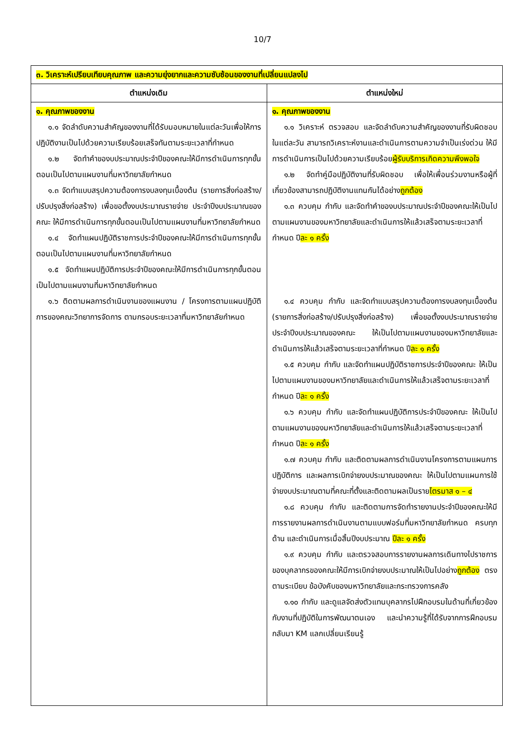10/7
| ๓. วิเคราะห์เปรียบเทียบคุณภาพ และความยุ่งยากและความซับซ้อนของงานที่เปลี่ยนแปลงไป | |
| ตำแหน่งเดิม | ตำแหน่งใหม่ |
| ๑. คุณภาพของงาน ๑.๑ จัดลำดับความสำคัญของงานที่ได้รับมอบหมายในแต่ละวันเพื่อให้การปฏิบัติงานเป็นไปด้วยความเรียบร้อยเสร็จทันตามระยะเวลาที่กำหนด ๑.๒ จัดทำคำของบประมาณประจำปีของคณะให้มีการดำเนินการทุกขั้นตอนเป็นไปตามแผนงานที่มหาวิทยาลัยกำหนด ๑.๓ จัดทำแบบสรุปความต้องการงบลงทุนเบื้องต้น (รายการสิ่งก่อสร้าง/ปรับปรุงสิ่งก่อสร้าง) เพื่อขอตั้งงบประมาณรายจ่าย ประจำปีงบประมาณของคณะ ให้มีการดำเนินการทุกขั้นตอนเป็นไปตามแผนงานที่มหาวิทยาลัยกำหนด ๑.๔ จัดทำแผนปฏิบัติราชการประจำปีของคณะให้มีการดำเนินการทุกขั้นตอนเป็นไปตามแผนงานที่มหาวิทยาลัยกำหนด ๑.๕ จัดทำแผนปฏิบัติการประจำปีของคณะให้มีการดำเนินการทุกขั้นตอนเป็นไปตามแผนงานที่มหาวิทยาลัยกำหนด ๑.๖ ติดตามผลการดำเนินงานของแผนงาน / โครงการตามแผนปฏิบัติการของคณะวิทยาการจัดการ ตามกรอบระยะเวลาที่มหาวิทยาลัยกำหนด | ๑. คุณภาพของงาน ๑.๑ วิเคราะห์ ตรวจสอบ และจัดลำดับความสำคัญของงานที่รับผิดชอบในแต่ละวัน สามารถวิเคราะห์งานและดำเนินการตามความจำเป็นเร่งด่วน ให้มีการดำเนินการเป็นไปด้วยความเรียบร้อย ผู้รับบริการเกิดความพึงพอใจ ๑.๒ จัดทำคู่มือปฏิบัติงานที่รับผิดชอบ เพื่อให้เพื่อนร่วมงานหรือผู้ที่เกี่ยวข้องสามารถปฏิบัติงานแทนกันได้อย่าง ถูกต้อง ๑.๓ ควบคุม กำกับ และจัดทำคำของบประมาณประจำปีของคณะให้เป็นไปตามแผนงานของมหาวิทยาลัยและดำเนินการให้แล้วเสร็จตามระยะเวลาที่กำหนด ปี ละ ๑ ครั้ง ๑.๔ ควบคุม กำกับ และจัดทำแบบสรุปความต้องการงบลงทุนเบื้องต้น (รายการสิ่งก่อสร้าง/ปรับปรุงสิ่งก่อสร้าง) เพื่อขอตั้งงบประมาณรายจ่าย ประจำปีงบประมาณของคณะ ให้เป็นไปตามแผนงานของมหาวิทยาลัยและดำเนินการให้แล้วเสร็จตามระยะเวลาที่กำหนด ปี ละ ๑ ครั้ง ๑.๕ ควบคุม กำกับ และจัดทำแผนปฏิบัติราชการประจำปีของคณะ ให้เป็นไปตามแผนงานของมหาวิทยาลัยและดำเนินการให้แล้วเสร็จตามระยะเวลาที่กำหนด ปี ละ ๑ ครั้ง ๑.๖ ควบคุม กำกับ และจัดทำแผนปฏิบัติการประจำปีของคณะ ให้เป็นไปตามแผนงานของมหาวิทยาลัยและดำเนินการให้แล้วเสร็จตามระยะเวลาที่กำหนด ปี ละ ๑ ครั้ง ๑.๗ ควบคุม กำกับ และติดตามผลการดำเนินงานโครงการตามแผนการปฏิบัติการ และผลการเบิกจ่ายงบประมาณของคณะ ให้เป็นไปตามแผนการใช้จ่ายงบประมาณตามที่คณะที่ตั้งและติดตามผลเป็นราย ไตรมาส ๑ – ๔ ๑.๘ ควบคุม กำกับ และติดตามการจัดทำรายงานประจำปีของคณะให้มีการรายงานผลการดำเนินงานตามแบบฟอร์มที่มหาวิทยาลัยกำหนด ครบทุกด้าน และดำเนินการเมื่อสิ้นปีงบประมาณ ปีละ ๑ ครั้ง ๑.๙ ควบคุม กำกับ และตรวจสอบการรายงานผลการเดินทางไปราชการของบุคลากรของคณะให้มีการเบิกจ่ายงบประมาณให้เป็นไปอย่าง ถูกต้อง ตรงตามระเบียบ ข้อบังคับของมหาวิทยาลัยและกระทรวงการคลัง ๑.๑๐ กำกับ และดูแลจัดส่งตัวแทนบุคลากรไปฝึกอบรมในด้านที่เกี่ยวข้องกับงานที่ปฏิบัติในการพัฒนาตนเอง และนำความรู้ที่ได้รับจากการฝึกอบรมกลับมา KM แลกเปลี่ยนเรียนรู้ |